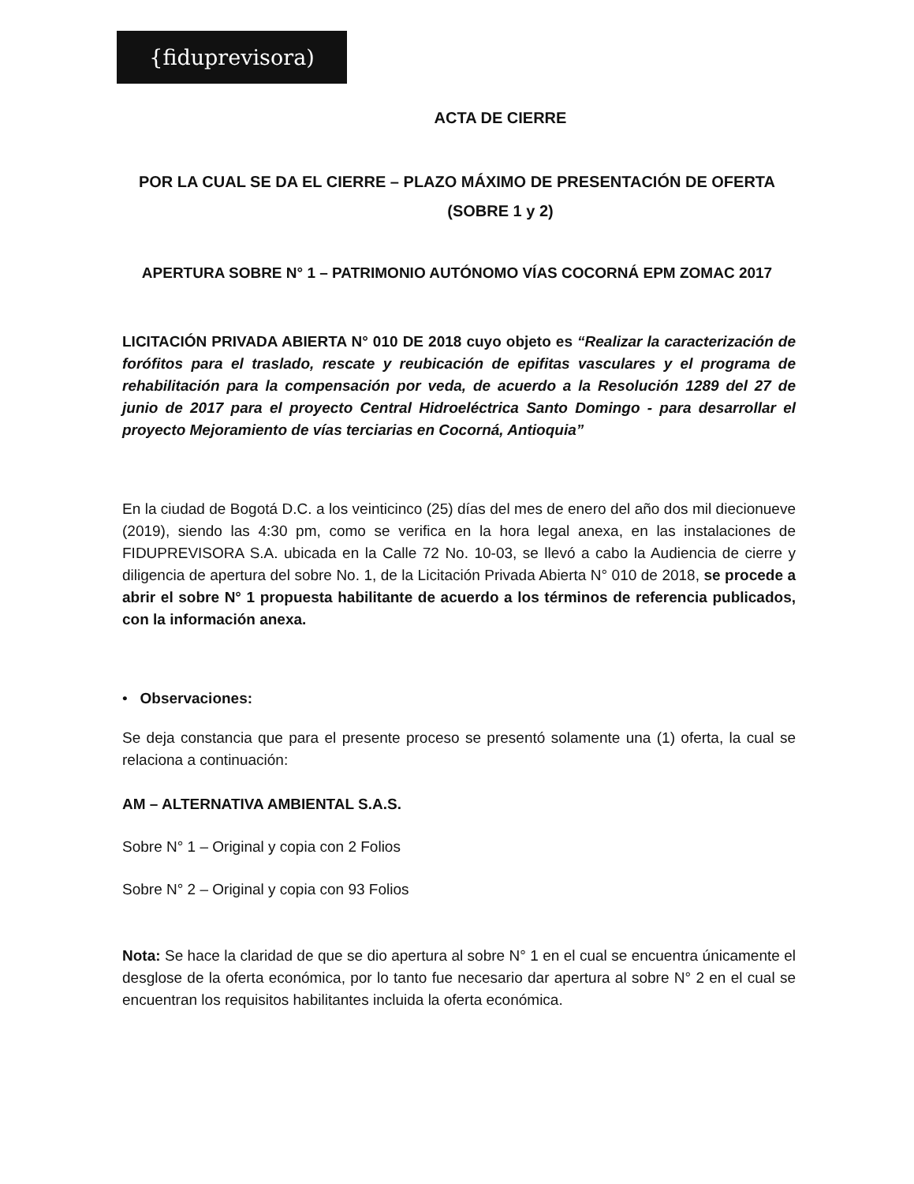{fiduprevisora)
ACTA DE CIERRE
POR LA CUAL SE DA EL CIERRE – PLAZO MÁXIMO DE PRESENTACIÓN DE OFERTA
(SOBRE 1 y 2)
APERTURA SOBRE N° 1 – PATRIMONIO AUTÓNOMO VÍAS COCORNÁ EPM ZOMAC 2017
LICITACIÓN PRIVADA ABIERTA N° 010 DE 2018 cuyo objeto es “Realizar la caracterización de forófitos para el traslado, rescate y reubicación de epifitas vasculares y el programa de rehabilitación para la compensación por veda, de acuerdo a la Resolución 1289 del 27 de junio de 2017 para el proyecto Central Hidroeléctrica Santo Domingo - para desarrollar el proyecto Mejoramiento de vías terciarias en Cocorná, Antioquia”
En la ciudad de Bogotá D.C. a los veinticinco (25) días del mes de enero del año dos mil diecionueve (2019), siendo las 4:30 pm, como se verifica en la hora legal anexa, en las instalaciones de FIDUPREVISORA S.A. ubicada en la Calle 72 No. 10-03, se llevó a cabo la Audiencia de cierre y diligencia de apertura del sobre No. 1, de la Licitación Privada Abierta N° 010 de 2018, se procede a abrir el sobre N° 1 propuesta habilitante de acuerdo a los términos de referencia publicados, con la información anexa.
• Observaciones:
Se deja constancia que para el presente proceso se presentó solamente una (1) oferta, la cual se relaciona a continuación:
AM – ALTERNATIVA AMBIENTAL S.A.S.
Sobre N° 1 – Original y copia con 2 Folios
Sobre N° 2 – Original y copia con 93 Folios
Nota: Se hace la claridad de que se dio apertura al sobre N° 1 en el cual se encuentra únicamente el desglose de la oferta económica, por lo tanto fue necesario dar apertura al sobre N° 2 en el cual se encuentran los requisitos habilitantes incluida la oferta económica.